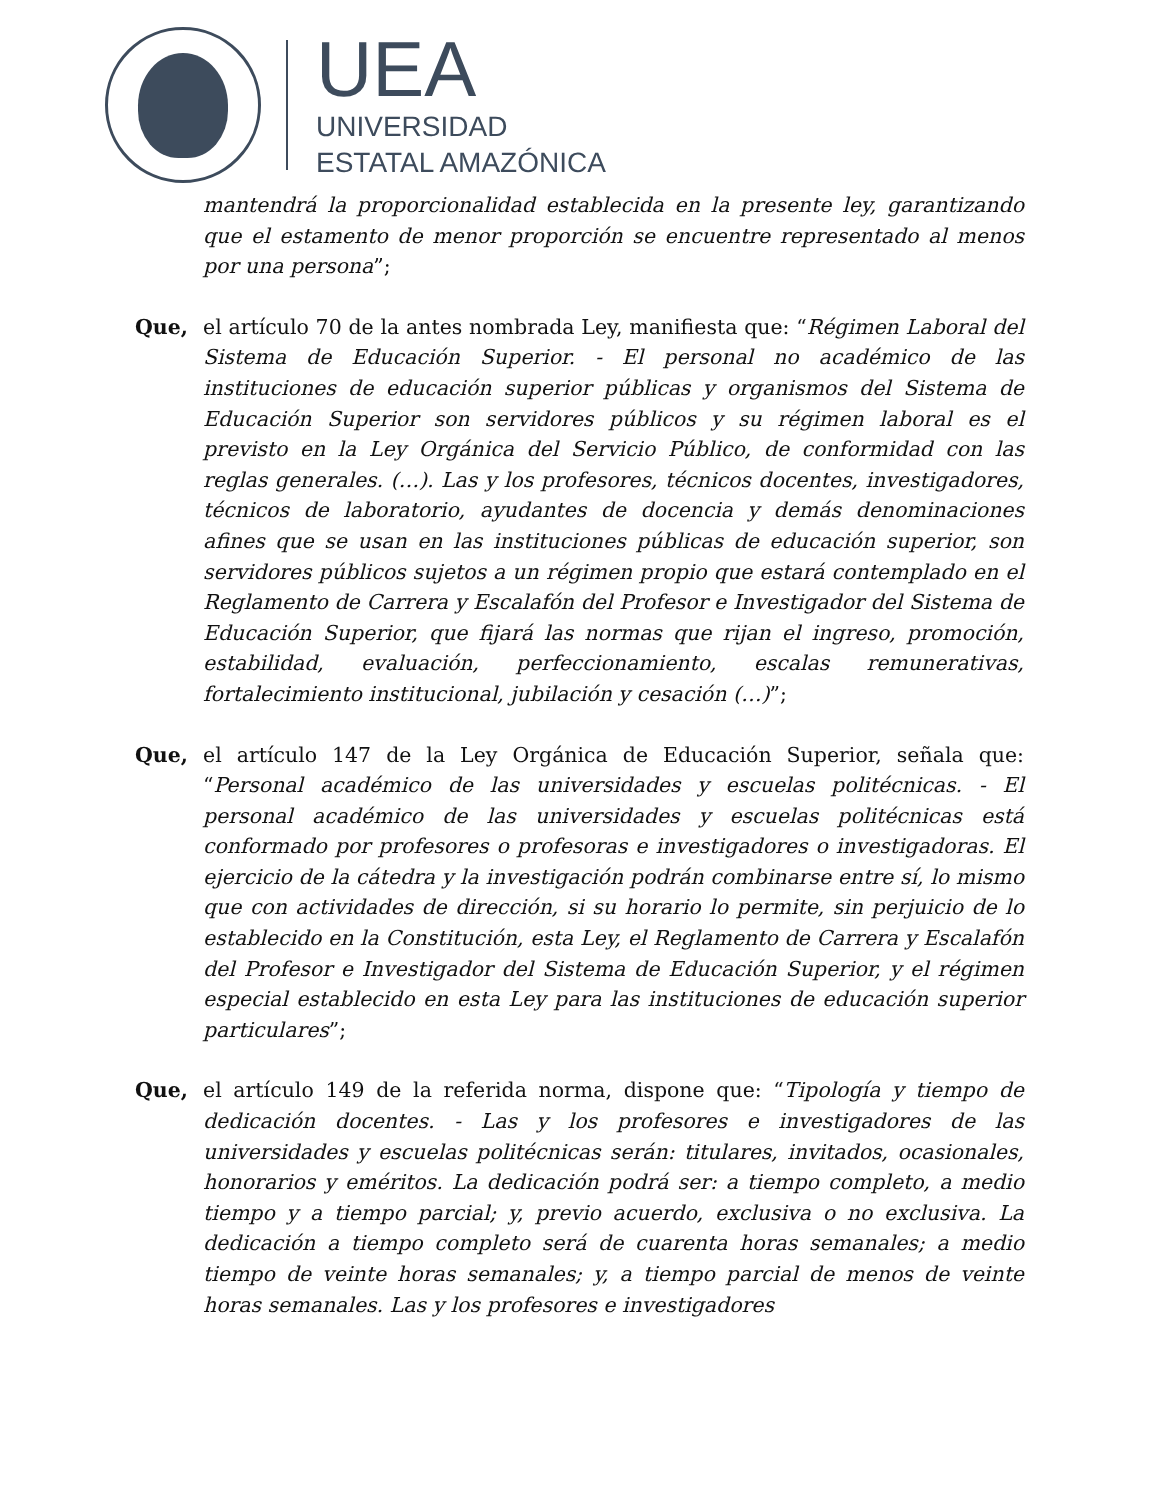UEA
UNIVERSIDAD
ESTATAL AMAZÓNICA
mantendrá la proporcionalidad establecida en la presente ley, garantizando que el estamento de menor proporción se encuentre representado al menos por una persona”;
Que, el artículo 70 de la antes nombrada Ley, manifiesta que: “Régimen Laboral del Sistema de Educación Superior. - El personal no académico de las instituciones de educación superior públicas y organismos del Sistema de Educación Superior son servidores públicos y su régimen laboral es el previsto en la Ley Orgánica del Servicio Público, de conformidad con las reglas generales. (…). Las y los profesores, técnicos docentes, investigadores, técnicos de laboratorio, ayudantes de docencia y demás denominaciones afines que se usan en las instituciones públicas de educación superior, son servidores públicos sujetos a un régimen propio que estará contemplado en el Reglamento de Carrera y Escalafón del Profesor e Investigador del Sistema de Educación Superior, que fijará las normas que rijan el ingreso, promoción, estabilidad, evaluación, perfeccionamiento, escalas remunerativas, fortalecimiento institucional, jubilación y cesación (…)”;
Que, el artículo 147 de la Ley Orgánica de Educación Superior, señala que: “Personal académico de las universidades y escuelas politécnicas. - El personal académico de las universidades y escuelas politécnicas está conformado por profesores o profesoras e investigadores o investigadoras. El ejercicio de la cátedra y la investigación podrán combinarse entre sí, lo mismo que con actividades de dirección, si su horario lo permite, sin perjuicio de lo establecido en la Constitución, esta Ley, el Reglamento de Carrera y Escalafón del Profesor e Investigador del Sistema de Educación Superior, y el régimen especial establecido en esta Ley para las instituciones de educación superior particulares”;
Que, el artículo 149 de la referida norma, dispone que: “Tipología y tiempo de dedicación docentes. - Las y los profesores e investigadores de las universidades y escuelas politécnicas serán: titulares, invitados, ocasionales, honorarios y eméritos. La dedicación podrá ser: a tiempo completo, a medio tiempo y a tiempo parcial; y, previo acuerdo, exclusiva o no exclusiva. La dedicación a tiempo completo será de cuarenta horas semanales; a medio tiempo de veinte horas semanales; y, a tiempo parcial de menos de veinte horas semanales. Las y los profesores e investigadores